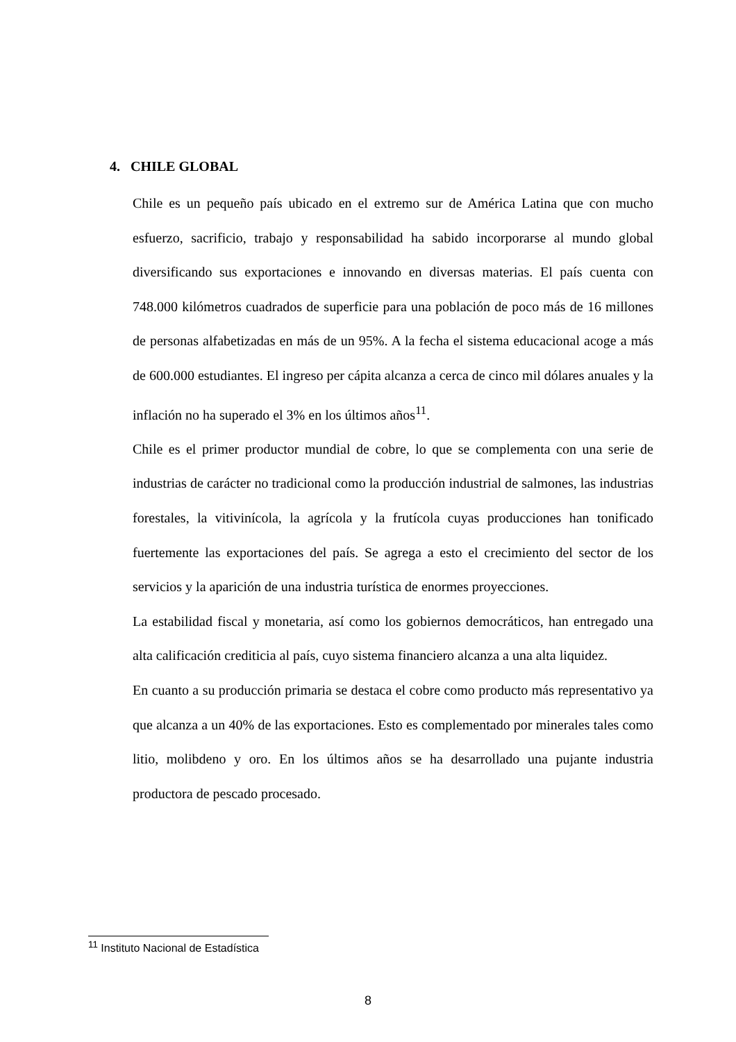4. CHILE GLOBAL
Chile es un pequeño país ubicado en el extremo sur de América Latina que con mucho esfuerzo, sacrificio, trabajo y responsabilidad ha sabido incorporarse al mundo global diversificando sus exportaciones e innovando en diversas materias. El país cuenta con 748.000 kilómetros cuadrados de superficie para una población de poco más de 16 millones de personas alfabetizadas en más de un 95%. A la fecha el sistema educacional acoge a más de 600.000 estudiantes. El ingreso per cápita alcanza a cerca de cinco mil dólares anuales y la inflación no ha superado el 3% en los últimos años<sup>11</sup>.
Chile es el primer productor mundial de cobre, lo que se complementa con una serie de industrias de carácter no tradicional como la producción industrial de salmones, las industrias forestales, la vitivinícola, la agrícola y la frutícola cuyas producciones han tonificado fuertemente las exportaciones del país. Se agrega a esto el crecimiento del sector de los servicios y la aparición de una industria turística de enormes proyecciones.
La estabilidad fiscal y monetaria, así como los gobiernos democráticos, han entregado una alta calificación crediticia al país, cuyo sistema financiero alcanza a una alta liquidez.
En cuanto a su producción primaria se destaca el cobre como producto más representativo ya que alcanza a un 40% de las exportaciones. Esto es complementado por minerales tales como litio, molibdeno y oro. En los últimos años se ha desarrollado una pujante industria productora de pescado procesado.
<sup>11</sup> Instituto Nacional de Estadística
8